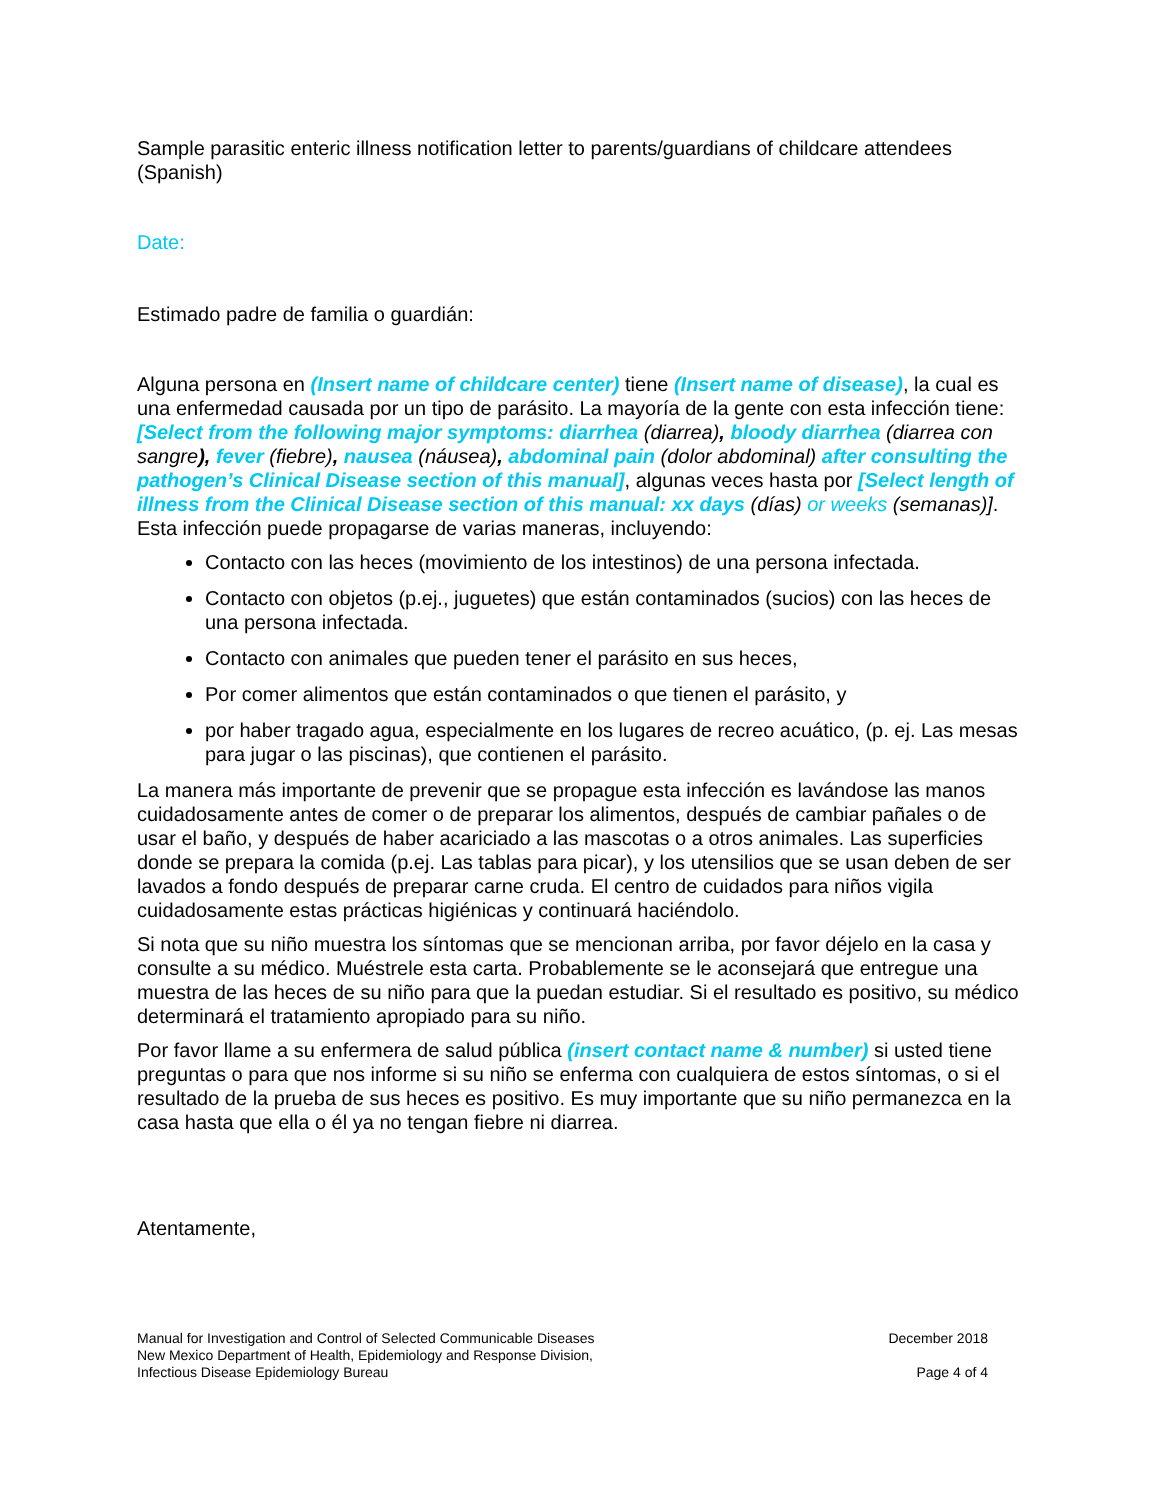Sample parasitic enteric illness notification letter to parents/guardians of childcare attendees (Spanish)
Date:
Estimado padre de familia o guardián:
Alguna persona en (Insert name of childcare center) tiene (Insert name of disease), la cual es una enfermedad causada por un tipo de parásito. La mayoría de la gente con esta infección tiene: [Select from the following major symptoms: diarrhea (diarrea), bloody diarrhea (diarrea con sangre), fever (fiebre), nausea (náusea), abdominal pain (dolor abdominal) after consulting the pathogen’s Clinical Disease section of this manual], algunas veces hasta por [Select length of illness from the Clinical Disease section of this manual: xx days (días) or weeks (semanas)]. Esta infección puede propagarse de varias maneras, incluyendo:
Contacto con las heces (movimiento de los intestinos) de una persona infectada.
Contacto con objetos (p.ej., juguetes) que están contaminados (sucios) con las heces de una persona infectada.
Contacto con animales que pueden tener el parásito en sus heces,
Por comer alimentos que están contaminados o que tienen el parásito, y
por haber tragado agua, especialmente en los lugares de recreo acuático, (p. ej. Las mesas para jugar o las piscinas), que contienen el parásito.
La manera más importante de prevenir que se propague esta infección es lavándose las manos cuidadosamente antes de comer o de preparar los alimentos, después de cambiar pañales o de usar el baño, y después de haber acariciado a las mascotas o a otros animales. Las superficies donde se prepara la comida (p.ej. Las tablas para picar), y los utensilios que se usan deben de ser lavados a fondo después de preparar carne cruda. El centro de cuidados para niños vigila cuidadosamente estas prácticas higiénicas y continuará haciéndolo.
Si nota que su niño muestra los síntomas que se mencionan arriba, por favor déjelo en la casa y consulte a su médico. Muéstrele esta carta. Probablemente se le aconsejará que entregue una muestra de las heces de su niño para que la puedan estudiar. Si el resultado es positivo, su médico determinará el tratamiento apropiado para su niño.
Por favor llame a su enfermera de salud pública (insert contact name & number) si usted tiene preguntas o para que nos informe si su niño se enferma con cualquiera de estos síntomas, o si el resultado de la prueba de sus heces es positivo. Es muy importante que su niño permanezca en la casa hasta que ella o él ya no tengan fiebre ni diarrea.
Atentamente,
Manual for Investigation and Control of Selected Communicable Diseases
New Mexico Department of Health, Epidemiology and Response Division,
Infectious Disease Epidemiology Bureau
December 2018
Page 4 of 4